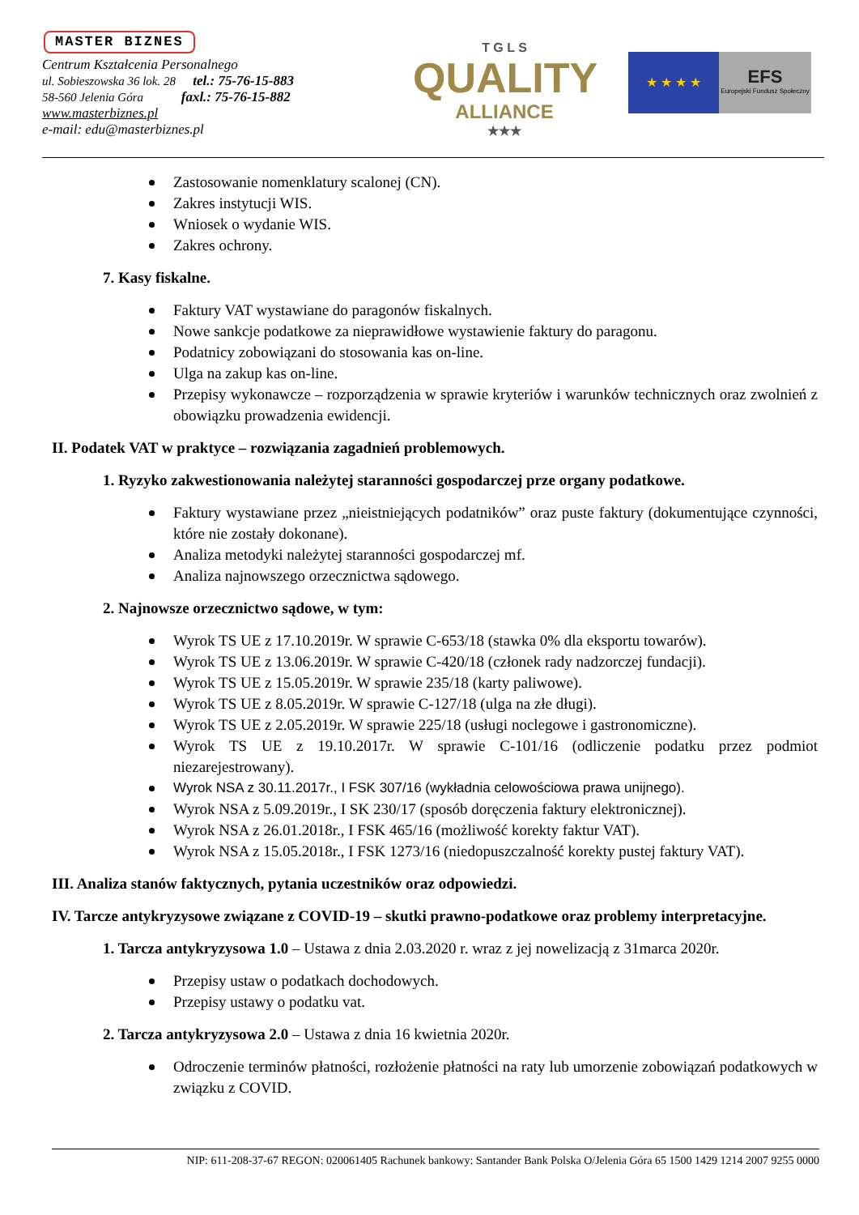MASTER BIZNES
Centrum Kształcenia Personalnego
ul. Sobieszowska 36 lok. 28 tel.: 75-76-15-883
58-560 Jelenia Góra faxl.: 75-76-15-882
www.masterbiznes.pl
e-mail: edu@masterbiznes.pl
T G L S
QUALITY
ALLIANCE
★★★
★ ★ ★ ★
EFS
Europejski Fundusz Społeczny
Zastosowanie nomenklatury scalonej (CN).
Zakres instytucji WIS.
Wniosek o wydanie WIS.
Zakres ochrony.
7. Kasy fiskalne.
Faktury VAT wystawiane do paragonów fiskalnych.
Nowe sankcje podatkowe za nieprawidłowe wystawienie faktury do paragonu.
Podatnicy zobowiązani do stosowania kas on-line.
Ulga na zakup kas on-line.
Przepisy wykonawcze – rozporządzenia w sprawie kryteriów i warunków technicznych oraz zwolnień z obowiązku prowadzenia ewidencji.
II. Podatek VAT w praktyce – rozwiązania zagadnień problemowych.
1. Ryzyko zakwestionowania należytej staranności gospodarczej prze organy podatkowe.
Faktury wystawiane przez „nieistniejących podatników” oraz puste faktury (dokumentujące czynności, które nie zostały dokonane).
Analiza metodyki należytej staranności gospodarczej mf.
Analiza najnowszego orzecznictwa sądowego.
2. Najnowsze orzecznictwo sądowe, w tym:
Wyrok TS UE z 17.10.2019r. W sprawie C-653/18 (stawka 0% dla eksportu towarów).
Wyrok TS UE z 13.06.2019r. W sprawie C-420/18 (członek rady nadzorczej fundacji).
Wyrok TS UE z 15.05.2019r. W sprawie 235/18 (karty paliwowe).
Wyrok TS UE z 8.05.2019r. W sprawie C-127/18 (ulga na złe długi).
Wyrok TS UE z 2.05.2019r. W sprawie 225/18 (usługi noclegowe i gastronomiczne).
Wyrok TS UE z 19.10.2017r. W sprawie C-101/16 (odliczenie podatku przez podmiot niezarejestrowany).
Wyrok NSA z 30.11.2017r., I FSK 307/16 (wykładnia celowościowa prawa unijnego).
Wyrok NSA z 5.09.2019r., I SK 230/17 (sposób doręczenia faktury elektronicznej).
Wyrok NSA z 26.01.2018r., I FSK 465/16 (możliwość korekty faktur VAT).
Wyrok NSA z 15.05.2018r., I FSK 1273/16 (niedopuszczalność korekty pustej faktury VAT).
III. Analiza stanów faktycznych, pytania uczestników oraz odpowiedzi.
IV. Tarcze antykryzysowe związane z COVID-19 – skutki prawno-podatkowe oraz problemy interpretacyjne.
1. Tarcza antykryzysowa 1.0 – Ustawa z dnia 2.03.2020 r. wraz z jej nowelizacją z 31marca 2020r.
Przepisy ustaw o podatkach dochodowych.
Przepisy ustawy o podatku vat.
2. Tarcza antykryzysowa 2.0 – Ustawa z dnia 16 kwietnia 2020r.
Odroczenie terminów płatności, rozłożenie płatności na raty lub umorzenie zobowiązań podatkowych w związku z COVID.
NIP: 611-208-37-67 REGON: 020061405 Rachunek bankowy: Santander Bank Polska O/Jelenia Góra 65 1500 1429 1214 2007 9255 0000